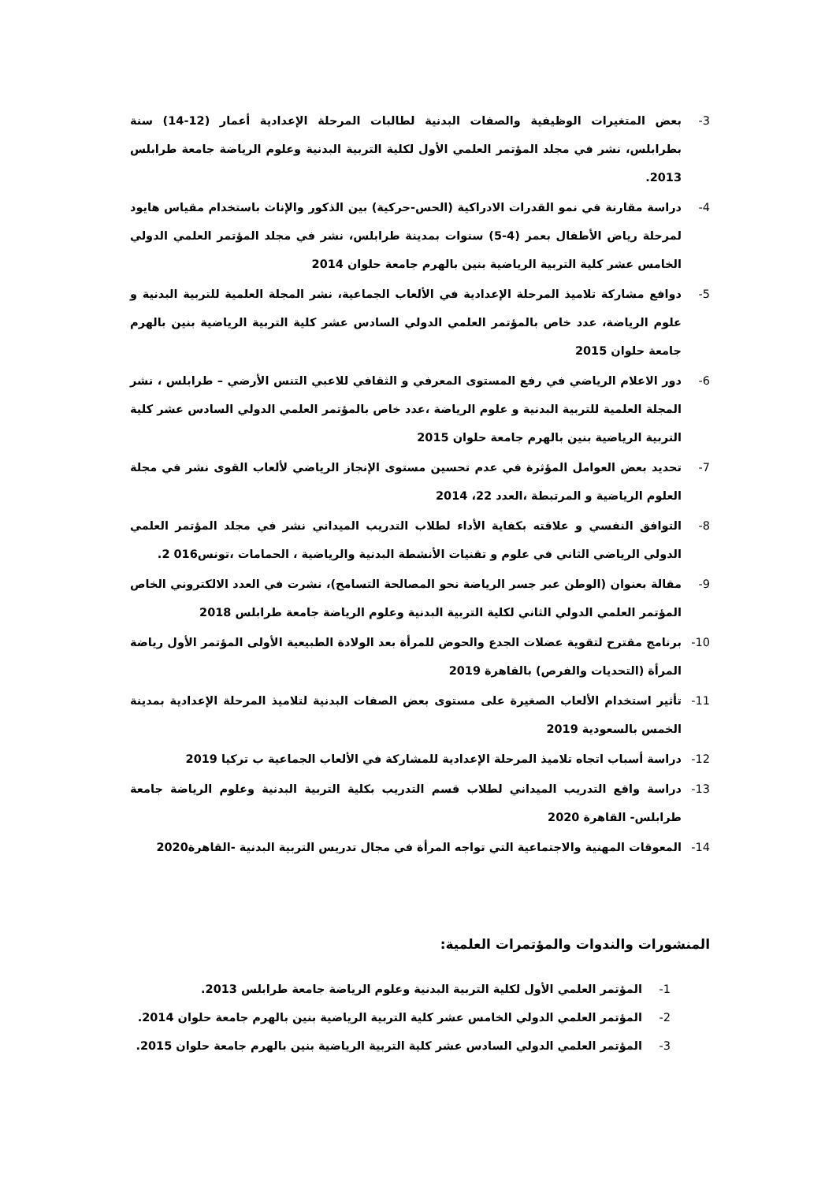3- بعض المتغيرات الوظيفية والصفات البدنية لطالبات المرحلة الإعدادية أعمار (12-14) سنة بطرابلس، نشر في مجلد المؤتمر العلمي الأول لكلية التربية البدنية وعلوم الرياضة جامعة طرابلس 2013.
4- دراسة مقارنة في نمو القدرات الادراكية (الحس-حركية) بين الذكور والإناث باستخدام مقياس هايود لمرحلة رياض الأطفال بعمر (4-5) سنوات بمدينة طرابلس، نشر في مجلد المؤتمر العلمي الدولي الخامس عشر كلية التربية الرياضية بنين بالهرم جامعة حلوان 2014
5- دوافع مشاركة تلاميذ المرحلة الإعدادية في الألعاب الجماعية، نشر المجلة العلمية للتربية البدنية و علوم الرياضة، عدد خاص بالمؤتمر العلمي الدولي السادس عشر كلية التربية الرياضية بنين بالهرم جامعة حلوان 2015
6- دور الاعلام الرياضي في رفع المستوى المعرفي و الثقافي للاعبي التنس الأرضي – طرابلس ، نشر المجلة العلمية للتربية البدنية و علوم الرياضة ،عدد خاص بالمؤتمر العلمي الدولي السادس عشر كلية التربية الرياضية بنين بالهرم جامعة حلوان 2015
7- تحديد بعض العوامل المؤثرة في عدم تحسين مستوى الإنجاز الرياضي لألعاب القوى نشر في مجلة العلوم الرياضية و المرتبطة ،العدد 22، 2014
8- التوافق النفسي و علاقته بكفاية الأداء لطلاب التدريب الميداني نشر في مجلد المؤتمر العلمي الدولي الرياضي الثاني في علوم و تقنيات الأنشطة البدنية والرياضية ، الحمامات ،تونس016 2.
9- مقالة بعنوان (الوطن عبر جسر الرياضة نحو المصالحة التسامح)، نشرت في العدد الالكتروني الخاص المؤتمر العلمي الدولي الثاني لكلية التربية البدنية وعلوم الرياضة جامعة طرابلس 2018
10- برنامج مقترح لتقوية عضلات الجدع والحوض للمرأة بعد الولادة الطبيعية الأولى المؤتمر الأول رياضة المرأة (التحديات والفرص) بالقاهرة 2019
11- تأثير استخدام الألعاب الصغيرة على مستوى بعض الصفات البدنية لتلاميذ المرحلة الإعدادية بمدينة الخمس بالسعودية 2019
12- دراسة أسباب اتجاه تلاميذ المرحلة الإعدادية للمشاركة في الألعاب الجماعية ب تركيا 2019
13- دراسة واقع التدريب الميداني لطلاب قسم التدريب بكلية التربية البدنية وعلوم الرياضة جامعة طرابلس- القاهرة 2020
14- المعوقات المهنية والاجتماعية التي تواجه المرأة في مجال تدريس التربية البدنية -القاهرة2020
المنشورات والندوات والمؤتمرات العلمية:
1- المؤتمر العلمي الأول لكلية التربية البدنية وعلوم الرياضة جامعة طرابلس 2013.
2- المؤتمر العلمي الدولي الخامس عشر كلية التربية الرياضية بنين بالهرم جامعة حلوان 2014.
3- المؤتمر العلمي الدولي السادس عشر كلية التربية الرياضية بنين بالهرم جامعة حلوان 2015.